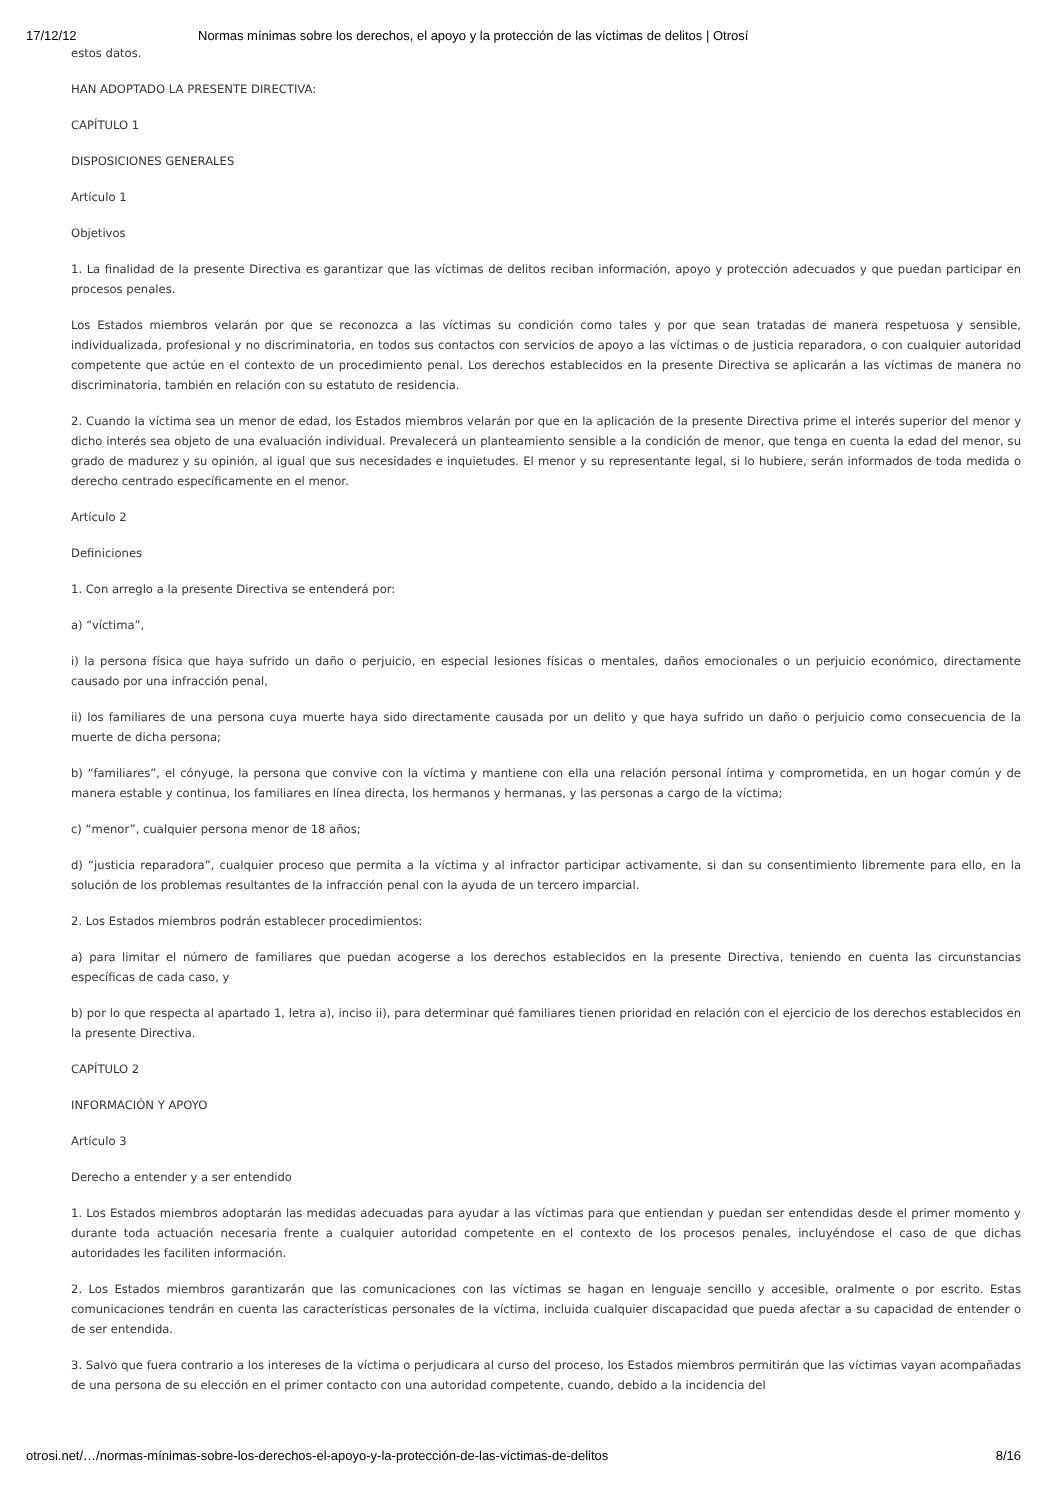17/12/12 Normas mínimas sobre los derechos, el apoyo y la protección de las víctimas de delitos | Otrosí
estos datos.
HAN ADOPTADO LA PRESENTE DIRECTIVA:
CAPÍTULO 1
DISPOSICIONES GENERALES
Artículo 1
Objetivos
1. La finalidad de la presente Directiva es garantizar que las víctimas de delitos reciban información, apoyo y protección adecuados y que puedan participar en procesos penales.
Los Estados miembros velarán por que se reconozca a las víctimas su condición como tales y por que sean tratadas de manera respetuosa y sensible, individualizada, profesional y no discriminatoria, en todos sus contactos con servicios de apoyo a las víctimas o de justicia reparadora, o con cualquier autoridad competente que actúe en el contexto de un procedimiento penal. Los derechos establecidos en la presente Directiva se aplicarán a las víctimas de manera no discriminatoria, también en relación con su estatuto de residencia.
2. Cuando la víctima sea un menor de edad, los Estados miembros velarán por que en la aplicación de la presente Directiva prime el interés superior del menor y dicho interés sea objeto de una evaluación individual. Prevalecerá un planteamiento sensible a la condición de menor, que tenga en cuenta la edad del menor, su grado de madurez y su opinión, al igual que sus necesidades e inquietudes. El menor y su representante legal, si lo hubiere, serán informados de toda medida o derecho centrado específicamente en el menor.
Artículo 2
Definiciones
1. Con arreglo a la presente Directiva se entenderá por:
a) “víctima”,
i) la persona física que haya sufrido un daño o perjuicio, en especial lesiones físicas o mentales, daños emocionales o un perjuicio económico, directamente causado por una infracción penal,
ii) los familiares de una persona cuya muerte haya sido directamente causada por un delito y que haya sufrido un daño o perjuicio como consecuencia de la muerte de dicha persona;
b) “familiares”, el cónyuge, la persona que convive con la víctima y mantiene con ella una relación personal íntima y comprometida, en un hogar común y de manera estable y continua, los familiares en línea directa, los hermanos y hermanas, y las personas a cargo de la víctima;
c) “menor”, cualquier persona menor de 18 años;
d) “justicia reparadora”, cualquier proceso que permita a la víctima y al infractor participar activamente, si dan su consentimiento libremente para ello, en la solución de los problemas resultantes de la infracción penal con la ayuda de un tercero imparcial.
2. Los Estados miembros podrán establecer procedimientos:
a) para limitar el número de familiares que puedan acogerse a los derechos establecidos en la presente Directiva, teniendo en cuenta las circunstancias específicas de cada caso, y
b) por lo que respecta al apartado 1, letra a), inciso ii), para determinar qué familiares tienen prioridad en relación con el ejercicio de los derechos establecidos en la presente Directiva.
CAPÍTULO 2
INFORMACIÓN Y APOYO
Artículo 3
Derecho a entender y a ser entendido
1. Los Estados miembros adoptarán las medidas adecuadas para ayudar a las víctimas para que entiendan y puedan ser entendidas desde el primer momento y durante toda actuación necesaria frente a cualquier autoridad competente en el contexto de los procesos penales, incluyéndose el caso de que dichas autoridades les faciliten información.
2. Los Estados miembros garantizarán que las comunicaciones con las víctimas se hagan en lenguaje sencillo y accesible, oralmente o por escrito. Estas comunicaciones tendrán en cuenta las características personales de la víctima, incluida cualquier discapacidad que pueda afectar a su capacidad de entender o de ser entendida.
3. Salvo que fuera contrario a los intereses de la víctima o perjudicara al curso del proceso, los Estados miembros permitirán que las víctimas vayan acompañadas de una persona de su elección en el primer contacto con una autoridad competente, cuando, debido a la incidencia del
otrosi.net/…/normas-mínimas-sobre-los-derechos-el-apoyo-y-la-protección-de-las-víctimas-de-delitos 8/16